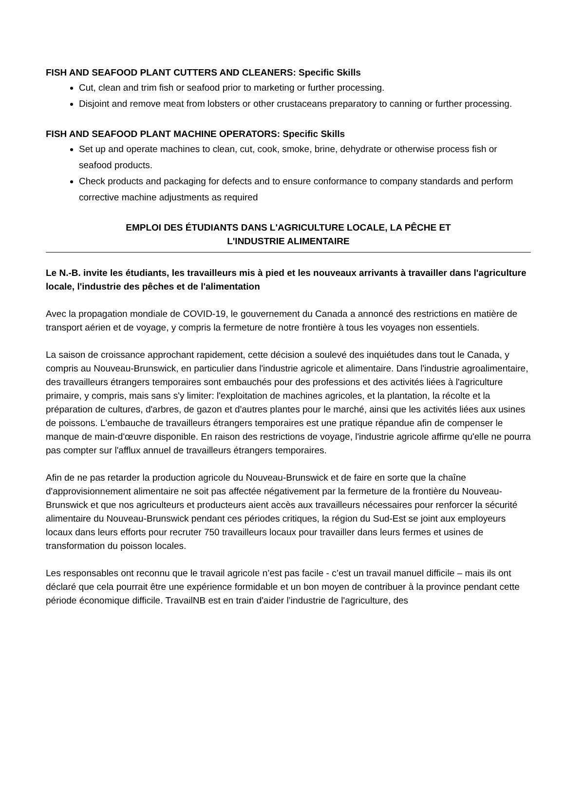FISH AND SEAFOOD PLANT CUTTERS AND CLEANERS: Specific Skills
Cut, clean and trim fish or seafood prior to marketing or further processing.
Disjoint and remove meat from lobsters or other crustaceans preparatory to canning or further processing.
FISH AND SEAFOOD PLANT MACHINE OPERATORS: Specific Skills
Set up and operate machines to clean, cut, cook, smoke, brine, dehydrate or otherwise process fish or seafood products.
Check products and packaging for defects and to ensure conformance to company standards and perform corrective machine adjustments as required
EMPLOI DES ÉTUDIANTS DANS L'AGRICULTURE LOCALE, LA PÊCHE ET
L'INDUSTRIE ALIMENTAIRE
Le N.-B. invite les étudiants, les travailleurs mis à pied et les nouveaux arrivants à travailler dans l'agriculture locale, l'industrie des pêches et de l'alimentation
Avec la propagation mondiale de COVID-19, le gouvernement du Canada a annoncé des restrictions en matière de transport aérien et de voyage, y compris la fermeture de notre frontière à tous les voyages non essentiels.
La saison de croissance approchant rapidement, cette décision a soulevé des inquiétudes dans tout le Canada, y compris au Nouveau-Brunswick, en particulier dans l'industrie agricole et alimentaire. Dans l'industrie agroalimentaire, des travailleurs étrangers temporaires sont embauchés pour des professions et des activités liées à l'agriculture primaire, y compris, mais sans s'y limiter: l'exploitation de machines agricoles, et la plantation, la récolte et la préparation de cultures, d'arbres, de gazon et d'autres plantes pour le marché, ainsi que les activités liées aux usines de poissons. L'embauche de travailleurs étrangers temporaires est une pratique répandue afin de compenser le manque de main-d'œuvre disponible. En raison des restrictions de voyage, l'industrie agricole affirme qu'elle ne pourra pas compter sur l'afflux annuel de travailleurs étrangers temporaires.
Afin de ne pas retarder la production agricole du Nouveau-Brunswick et de faire en sorte que la chaîne d'approvisionnement alimentaire ne soit pas affectée négativement par la fermeture de la frontière du Nouveau-Brunswick et que nos agriculteurs et producteurs aient accès aux travailleurs nécessaires pour renforcer la sécurité alimentaire du Nouveau-Brunswick pendant ces périodes critiques, la région du Sud-Est se joint aux employeurs locaux dans leurs efforts pour recruter 750 travailleurs locaux pour travailler dans leurs fermes et usines de transformation du poisson locales.
Les responsables ont reconnu que le travail agricole n’est pas facile - c’est un travail manuel difficile – mais ils ont déclaré que cela pourrait être une expérience formidable et un bon moyen de contribuer à la province pendant cette période économique difficile. TravailNB est en train d'aider l’industrie de l'agriculture, des